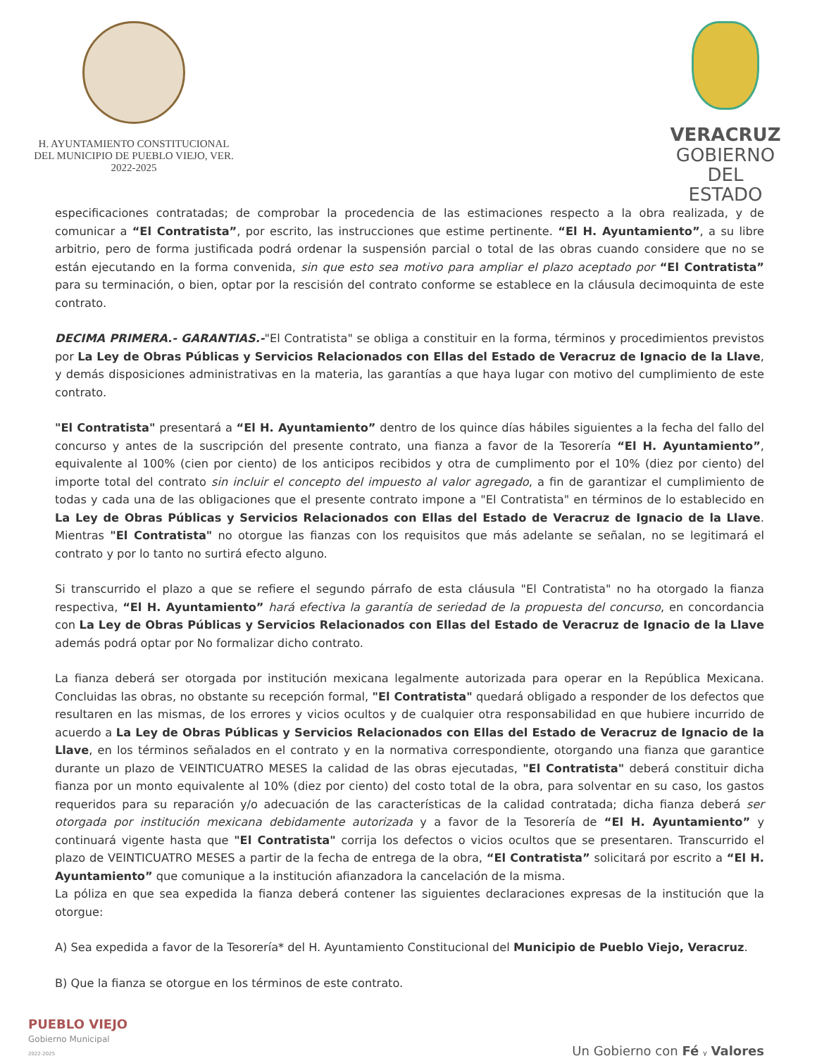H. AYUNTAMIENTO CONSTITUCIONAL
DEL MUNICIPIO DE PUEBLO VIEJO, VER.
2022-2025
VERACRUZ
GOBIERNO
DEL ESTADO
especificaciones contratadas; de comprobar la procedencia de las estimaciones respecto a la obra realizada, y de comunicar a “El Contratista”, por escrito, las instrucciones que estime pertinente. “El H. Ayuntamiento”, a su libre arbitrio, pero de forma justificada podrá ordenar la suspensión parcial o total de las obras cuando considere que no se están ejecutando en la forma convenida, sin que esto sea motivo para ampliar el plazo aceptado por “El Contratista” para su terminación, o bien, optar por la rescisión del contrato conforme se establece en la cláusula decimoquinta de este contrato.
DECIMA PRIMERA.- GARANTIAS.-"El Contratista" se obliga a constituir en la forma, términos y procedimientos previstos por La Ley de Obras Públicas y Servicios Relacionados con Ellas del Estado de Veracruz de Ignacio de la Llave, y demás disposiciones administrativas en la materia, las garantías a que haya lugar con motivo del cumplimiento de este contrato.
"El Contratista" presentará a “El H. Ayuntamiento” dentro de los quince días hábiles siguientes a la fecha del fallo del concurso y antes de la suscripción del presente contrato, una fianza a favor de la Tesorería “El H. Ayuntamiento”, equivalente al 100% (cien por ciento) de los anticipos recibidos y otra de cumplimento por el 10% (diez por ciento) del importe total del contrato sin incluir el concepto del impuesto al valor agregado, a fin de garantizar el cumplimiento de todas y cada una de las obligaciones que el presente contrato impone a "El Contratista" en términos de lo establecido en La Ley de Obras Públicas y Servicios Relacionados con Ellas del Estado de Veracruz de Ignacio de la Llave. Mientras "El Contratista" no otorgue las fianzas con los requisitos que más adelante se señalan, no se legitimará el contrato y por lo tanto no surtirá efecto alguno.
Si transcurrido el plazo a que se refiere el segundo párrafo de esta cláusula "El Contratista" no ha otorgado la fianza respectiva, “El H. Ayuntamiento” hará efectiva la garantía de seriedad de la propuesta del concurso, en concordancia con La Ley de Obras Públicas y Servicios Relacionados con Ellas del Estado de Veracruz de Ignacio de la Llave además podrá optar por No formalizar dicho contrato.
La fianza deberá ser otorgada por institución mexicana legalmente autorizada para operar en la República Mexicana. Concluidas las obras, no obstante su recepción formal, "El Contratista" quedará obligado a responder de los defectos que resultaren en las mismas, de los errores y vicios ocultos y de cualquier otra responsabilidad en que hubiere incurrido de acuerdo a La Ley de Obras Públicas y Servicios Relacionados con Ellas del Estado de Veracruz de Ignacio de la Llave, en los términos señalados en el contrato y en la normativa correspondiente, otorgando una fianza que garantice durante un plazo de VEINTICUATRO MESES la calidad de las obras ejecutadas, "El Contratista" deberá constituir dicha fianza por un monto equivalente al 10% (diez por ciento) del costo total de la obra, para solventar en su caso, los gastos requeridos para su reparación y/o adecuación de las características de la calidad contratada; dicha fianza deberá ser otorgada por institución mexicana debidamente autorizada y a favor de la Tesorería de “El H. Ayuntamiento” y continuará vigente hasta que "El Contratista" corrija los defectos o vicios ocultos que se presentaren. Transcurrido el plazo de VEINTICUATRO MESES a partir de la fecha de entrega de la obra, “El Contratista” solicitará por escrito a “El H. Ayuntamiento” que comunique a la institución afianzadora la cancelación de la misma.
La póliza en que sea expedida la fianza deberá contener las siguientes declaraciones expresas de la institución que la otorgue:
A) Sea expedida a favor de la Tesorería* del H. Ayuntamiento Constitucional del Municipio de Pueblo Viejo, Veracruz.
B) Que la fianza se otorgue en los términos de este contrato.
PUEBLO VIEJO
Gobierno Municipal
2022-2025
Un Gobierno con Fé y Valores